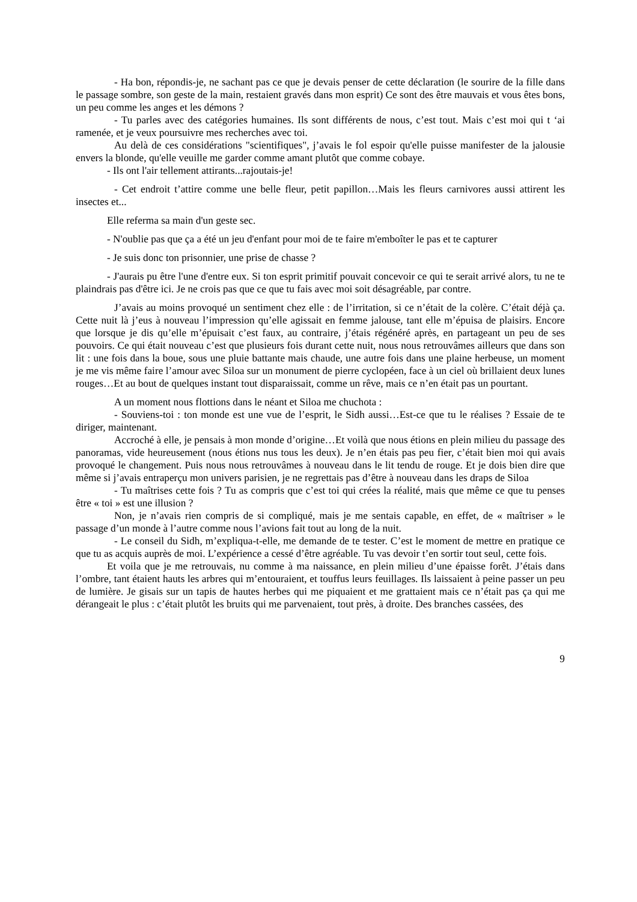- Ha bon, répondis-je, ne sachant pas ce que je devais penser de cette déclaration (le sourire de la fille dans le passage sombre, son geste de la main, restaient gravés dans mon esprit) Ce sont des être mauvais et vous êtes bons, un peu comme les anges et les démons ?
- Tu parles avec des catégories humaines. Ils sont différents de nous, c’est tout. Mais c’est moi qui t ‘ai ramenée, et je veux poursuivre mes recherches avec toi.
Au delà de ces considérations "scientifiques", j’avais le fol espoir qu'elle puisse manifester de la jalousie envers la blonde, qu'elle veuille me garder comme amant plutôt que comme cobaye.
- Ils ont l'air tellement attirants...rajoutais-je!
- Cet endroit t’attire comme une belle fleur, petit papillon…Mais les fleurs carnivores aussi attirent les insectes et...
Elle referma sa main d'un geste sec.
- N'oublie pas que ça a été un jeu d'enfant pour moi de te faire m'emboîter le pas et te capturer
- Je suis donc ton prisonnier, une prise de chasse ?
- J'aurais pu être l'une d'entre eux. Si ton esprit primitif pouvait concevoir ce qui te serait arrivé alors, tu ne te plaindrais pas d'être ici. Je ne crois pas que ce que tu fais avec moi soit désagréable, par contre.
J’avais au moins provoqué un sentiment chez elle : de l’irritation, si ce n’était de la colère. C’était déjà ça. Cette nuit là j’eus à nouveau l’impression qu’elle agissait en femme jalouse, tant elle m’épuisa de plaisirs. Encore que lorsque je dis qu’elle m’épuisait c’est faux, au contraire, j’étais régénéré après, en partageant un peu de ses pouvoirs. Ce qui était nouveau c’est que plusieurs fois durant cette nuit, nous nous retrouvâmes ailleurs que dans son lit : une fois dans la boue, sous une pluie battante mais chaude, une autre fois dans une plaine herbeuse, un moment je me vis même faire l’amour avec Siloa sur un monument de pierre cyclopéen, face à un ciel où brillaient deux lunes rouges…Et au bout de quelques instant tout disparaissait, comme un rêve, mais ce n’en était pas un pourtant.
A un moment nous flottions dans le néant et Siloa me chuchota :
- Souviens-toi : ton monde est une vue de l’esprit, le Sidh aussi…Est-ce que tu le réalises ? Essaie de te diriger, maintenant.
Accroché à elle, je pensais à mon monde d’origine…Et voilà que nous étions en plein milieu du passage des panoramas, vide heureusement (nous étions nus tous les deux). Je n’en étais pas peu fier, c’était bien moi qui avais provoqué le changement. Puis nous nous retrouvâmes à nouveau dans le lit tendu de rouge. Et je dois bien dire que même si j’avais entraperçu mon univers parisien, je ne regrettais pas d’être à nouveau dans les draps de Siloa
- Tu maîtrises cette fois ? Tu as compris que c’est toi qui crées la réalité, mais que même ce que tu penses être « toi » est une illusion ?
Non, je n’avais rien compris de si compliqué, mais je me sentais capable, en effet, de « maîtriser » le passage d’un monde à l’autre comme nous l’avions fait tout au long de la nuit.
- Le conseil du Sidh, m’expliqua-t-elle, me demande de te tester. C’est le moment de mettre en pratique ce que tu as acquis auprès de moi. L’expérience a cessé d’être agréable. Tu vas devoir t’en sortir tout seul, cette fois.
Et voila que je me retrouvais, nu comme à ma naissance, en plein milieu d’une épaisse forêt. J’étais dans l’ombre, tant étaient hauts les arbres qui m’entouraient, et touffus leurs feuillages. Ils laissaient à peine passer un peu de lumière. Je gisais sur un tapis de hautes herbes qui me piquaient et me grattaient mais ce n’était pas ça qui me dérangeait le plus : c’était plutôt les bruits qui me parvenaient, tout près, à droite. Des branches cassées, des
9